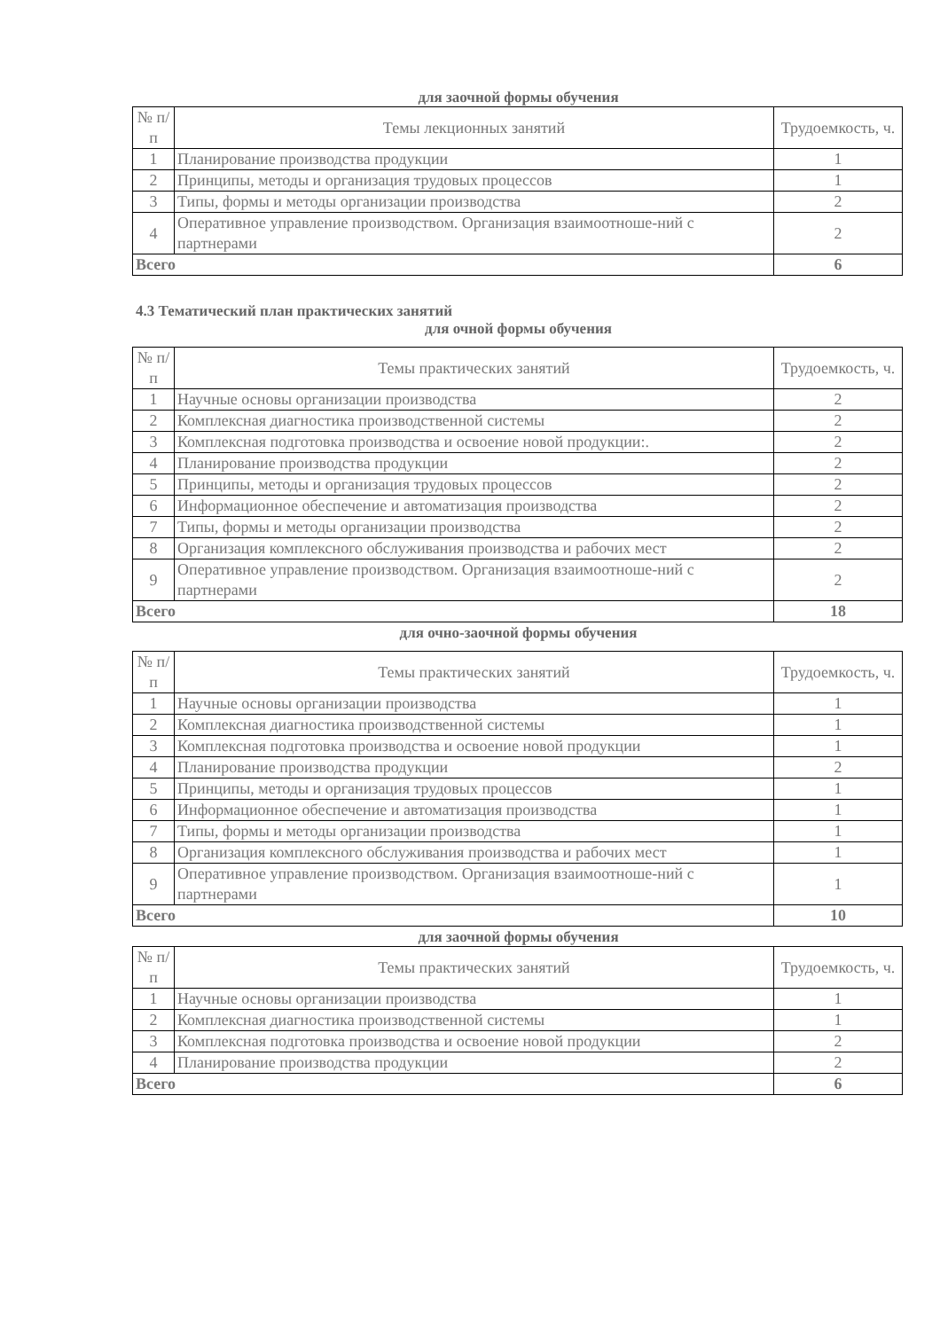для заочной формы обучения
| № п/п | Темы лекционных занятий | Трудоемкость, ч. |
| --- | --- | --- |
| 1 | Планирование производства продукции | 1 |
| 2 | Принципы, методы и организация трудовых процессов | 1 |
| 3 | Типы, формы и методы организации производства | 2 |
| 4 | Оперативное управление производством. Организация взаимоотноше-ний с партнерами | 2 |
| Всего | | 6 |
4.3 Тематический план практических занятий
для очной формы обучения
| № п/п | Темы практических занятий | Трудоемкость, ч. |
| --- | --- | --- |
| 1 | Научные основы организации производства | 2 |
| 2 | Комплексная диагностика производственной системы | 2 |
| 3 | Комплексная подготовка производства и освоение новой продукции:. | 2 |
| 4 | Планирование производства продукции | 2 |
| 5 | Принципы, методы и организация трудовых процессов | 2 |
| 6 | Информационное обеспечение и автоматизация производства | 2 |
| 7 | Типы, формы и методы организации производства | 2 |
| 8 | Организация комплексного обслуживания производства и рабочих мест | 2 |
| 9 | Оперативное управление производством. Организация взаимоотноше-ний с партнерами | 2 |
| Всего | | 18 |
для очно-заочной формы обучения
| № п/п | Темы практических занятий | Трудоемкость, ч. |
| --- | --- | --- |
| 1 | Научные основы организации производства | 1 |
| 2 | Комплексная диагностика производственной системы | 1 |
| 3 | Комплексная подготовка производства и освоение новой продукции | 1 |
| 4 | Планирование производства продукции | 2 |
| 5 | Принципы, методы и организация трудовых процессов | 1 |
| 6 | Информационное обеспечение и автоматизация производства | 1 |
| 7 | Типы, формы и методы организации производства | 1 |
| 8 | Организация комплексного обслуживания производства и рабочих мест | 1 |
| 9 | Оперативное управление производством. Организация взаимоотноше-ний с партнерами | 1 |
| Всего | | 10 |
для заочной формы обучения
| № п/п | Темы практических занятий | Трудоемкость, ч. |
| --- | --- | --- |
| 1 | Научные основы организации производства | 1 |
| 2 | Комплексная диагностика производственной системы | 1 |
| 3 | Комплексная подготовка производства и освоение новой продукции | 2 |
| 4 | Планирование производства продукции | 2 |
| Всего | | 6 |